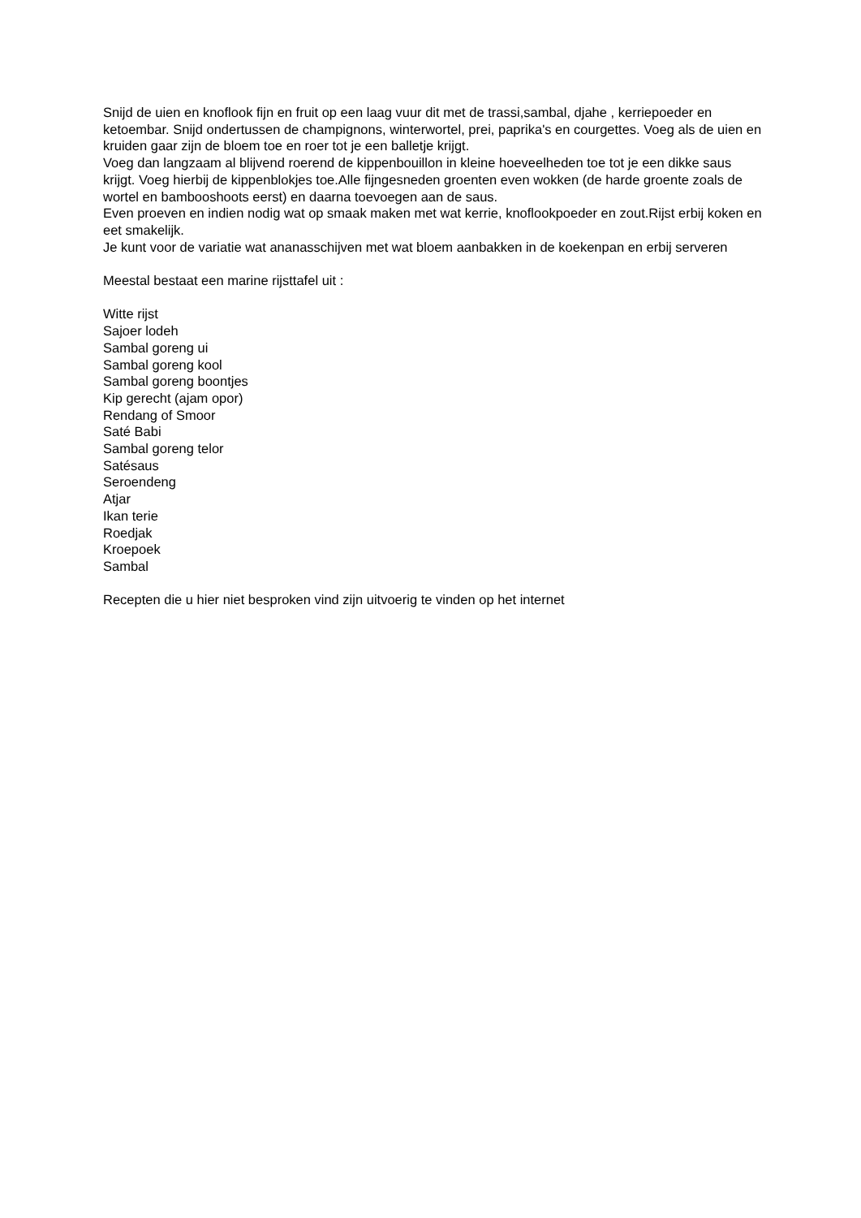Snijd de uien en knoflook fijn en fruit op een laag vuur dit met de trassi,sambal, djahe , kerriepoeder en ketoembar. Snijd ondertussen de champignons, winterwortel, prei, paprika's en courgettes. Voeg als de uien en kruiden gaar zijn de bloem toe en roer tot je een balletje krijgt.
Voeg dan langzaam al blijvend roerend de kippenbouillon in kleine hoeveelheden toe tot je een dikke saus krijgt. Voeg hierbij de kippenblokjes toe.Alle fijngesneden groenten even wokken (de harde groente zoals de wortel en bambooshoots eerst) en daarna toevoegen aan de saus.
Even proeven en indien nodig wat op smaak maken met wat kerrie, knoflookpoeder en zout.Rijst erbij koken en eet smakelijk.
Je kunt voor de variatie wat ananasschijven met wat bloem aanbakken in de koekenpan en erbij serveren
Meestal bestaat een marine rijsttafel uit :
Witte rijst
Sajoer lodeh
Sambal goreng ui
Sambal goreng kool
Sambal goreng boontjes
Kip gerecht (ajam opor)
Rendang of Smoor
Saté Babi
Sambal goreng telor
Satésaus
Seroendeng
Atjar
Ikan terie
Roedjak
Kroepoek
Sambal
Recepten die u hier niet besproken vind zijn uitvoerig te vinden op het internet